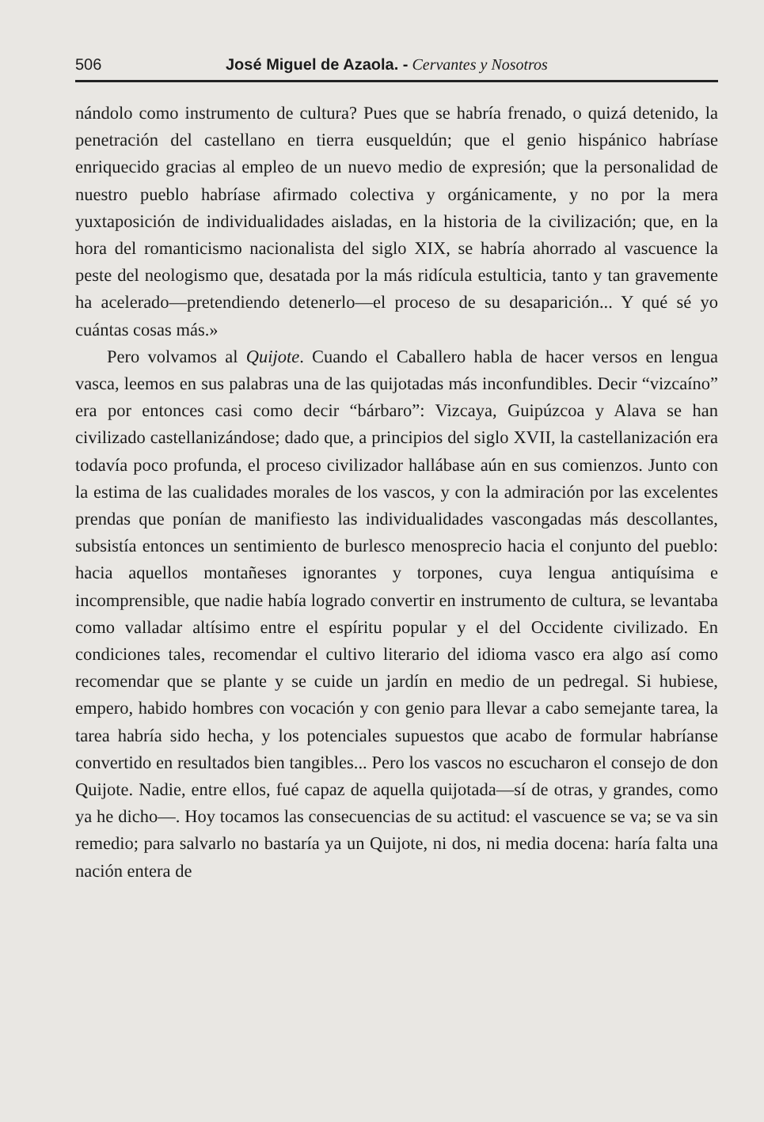506 José Miguel de Azaola. - Cervantes y Nosotros
nándolo como instrumento de cultura? Pues que se habría frenado, o quizá detenido, la penetración del castellano en tierra eusqueldún; que el genio hispánico habríase enriquecido gracias al empleo de un nuevo medio de expresión; que la personalidad de nuestro pueblo habríase afirmado colectiva y orgánicamente, y no por la mera yuxtaposición de individualidades aisladas, en la historia de la civilización; que, en la hora del romanticismo nacionalista del siglo XIX, se habría ahorrado al vascuence la peste del neologismo que, desatada por la más ridícula estulticia, tanto y tan gravemente ha acelerado—pretendiendo detenerlo—el proceso de su desaparición... Y qué sé yo cuántas cosas más.»
Pero volvamos al Quijote. Cuando el Caballero habla de hacer versos en lengua vasca, leemos en sus palabras una de las quijotadas más inconfundibles. Decir “vizcaíno” era por entonces casi como decir “bárbaro”: Vizcaya, Guipúzcoa y Alava se han civilizado castellanizándose; dado que, a principios del siglo XVII, la castellanización era todavía poco profunda, el proceso civilizador hallábase aún en sus comienzos. Junto con la estima de las cualidades morales de los vascos, y con la admiración por las excelentes prendas que ponían de manifiesto las individualidades vascongadas más descollantes, subsistía entonces un sentimiento de burlesco menosprecio hacia el conjunto del pueblo: hacia aquellos montañeses ignorantes y torpones, cuya lengua antiquísima e incomprensible, que nadie había logrado convertir en instrumento de cultura, se levantaba como valladar altísimo entre el espíritu popular y el del Occidente civilizado. En condiciones tales, recomendar el cultivo literario del idioma vasco era algo así como recomendar que se plante y se cuide un jardín en medio de un pedregal. Si hubiese, empero, habido hombres con vocación y con genio para llevar a cabo semejante tarea, la tarea habría sido hecha, y los potenciales supuestos que acabo de formular habríanse convertido en resultados bien tangibles... Pero los vascos no escucharon el consejo de don Quijote. Nadie, entre ellos, fué capaz de aquella quijotada—sí de otras, y grandes, como ya he dicho—. Hoy tocamos las consecuencias de su actitud: el vascuence se va; se va sin remedio; para salvarlo no bastaría ya un Quijote, ni dos, ni media docena: haría falta una nación entera de